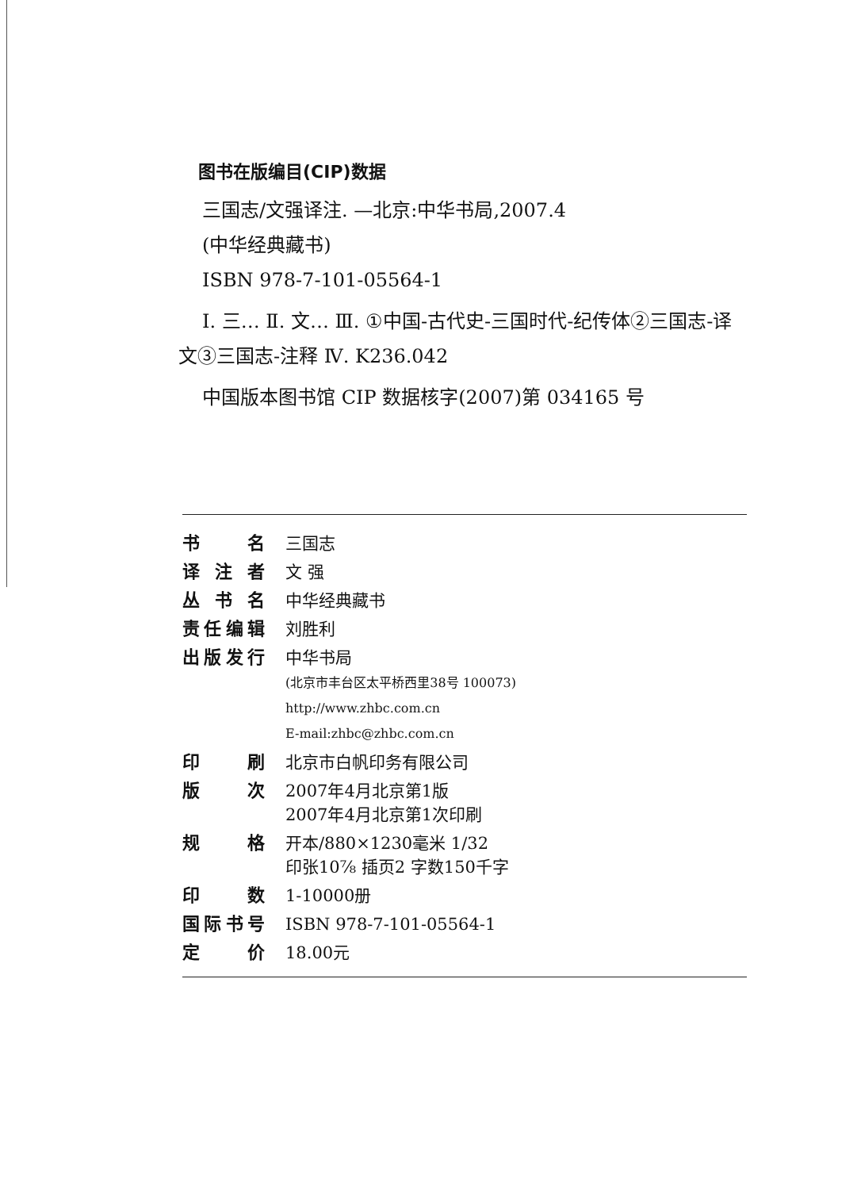图书在版编目(CIP)数据
三国志/文强译注. —北京:中华书局,2007.4
(中华经典藏书)
ISBN 978-7-101-05564-1
Ⅰ. 三… Ⅱ. 文… Ⅲ. ①中国-古代史-三国时代-纪传体②三国志-译文③三国志-注释 Ⅳ. K236.042
中国版本图书馆 CIP 数据核字(2007)第 034165 号
| 书名 | 三国志 |
| 译注者 | 文 强 |
| 丛书名 | 中华经典藏书 |
| 责任编辑 | 刘胜利 |
| 出版发行 | 中华书局 (北京市丰台区太平桥西里38号 100073) http://www.zhbc.com.cn E-mail:zhbc@zhbc.com.cn |
| 印刷 | 北京市白帆印务有限公司 |
| 版次 | 2007年4月北京第1版 2007年4月北京第1次印刷 |
| 规格 | 开本/880×1230毫米 1/32 印张10⅞ 插页2 字数150千字 |
| 印数 | 1-10000册 |
| 国际书号 | ISBN 978-7-101-05564-1 |
| 定价 | 18.00元 |